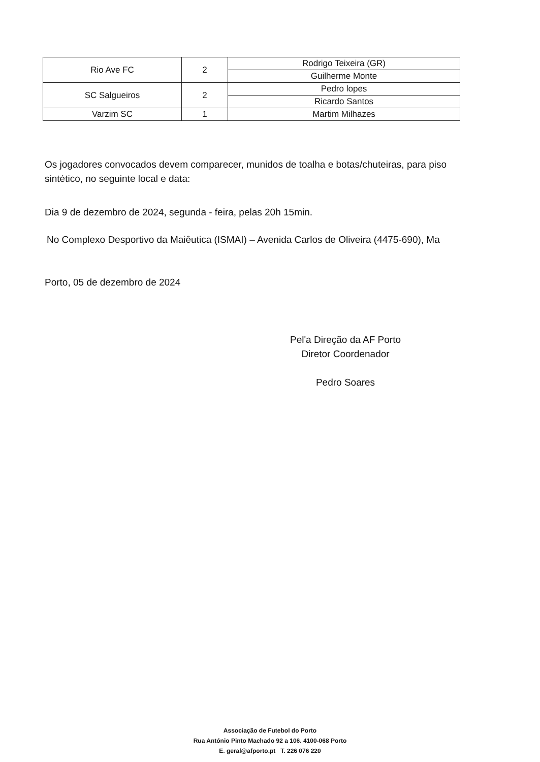| Rio Ave FC | 2 | Rodrigo Teixeira (GR) |
| | | Guilherme Monte |
| SC Salgueiros | 2 | Pedro lopes |
| | | Ricardo Santos |
| Varzim SC | 1 | Martim Milhazes |
Os jogadores convocados devem comparecer, munidos de toalha e botas/chuteiras, para piso sintético, no seguinte local e data:
Dia 9 de dezembro de 2024, segunda - feira, pelas 20h 15min.
No Complexo Desportivo da Maiêutica (ISMAI) – Avenida Carlos de Oliveira (4475-690), Ma
Porto, 05 de dezembro de 2024
Pel'a Direção da AF Porto
Diretor Coordenador
Pedro Soares
Associação de Futebol do Porto
Rua António Pinto Machado 92 a 106. 4100-068 Porto
E. geral@afporto.pt T. 226 076 220